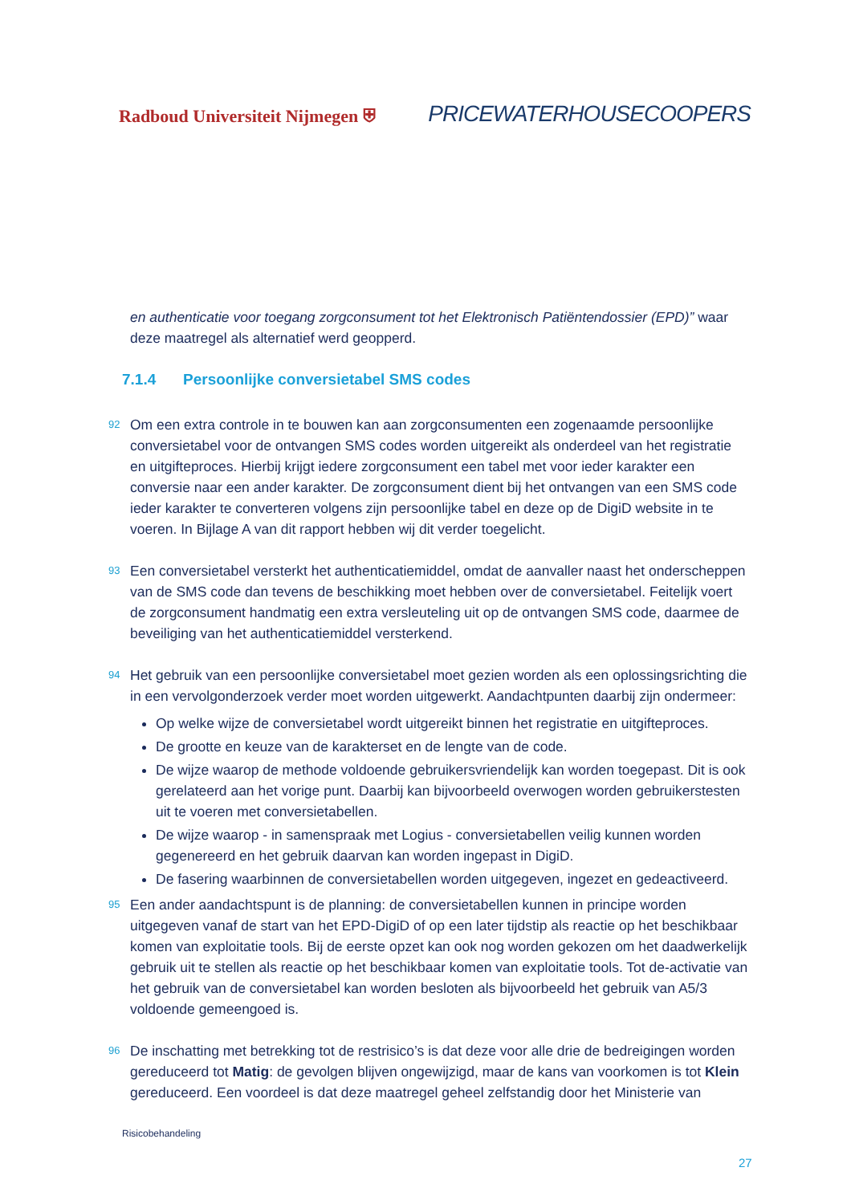Radboud Universiteit Nijmegen ⛨
PRICEWATERHOUSECOOPERS
en authenticatie voor toegang zorgconsument tot het Elektronisch Patiëntendossier (EPD)” waar deze maatregel als alternatief werd geopperd.
7.1.4 Persoonlijke conversietabel SMS codes
92 Om een extra controle in te bouwen kan aan zorgconsumenten een zogenaamde persoonlijke conversietabel voor de ontvangen SMS codes worden uitgereikt als onderdeel van het registratie en uitgifteproces. Hierbij krijgt iedere zorgconsument een tabel met voor ieder karakter een conversie naar een ander karakter. De zorgconsument dient bij het ontvangen van een SMS code ieder karakter te converteren volgens zijn persoonlijke tabel en deze op de DigiD website in te voeren. In Bijlage A van dit rapport hebben wij dit verder toegelicht.
93 Een conversietabel versterkt het authenticatiemiddel, omdat de aanvaller naast het onderscheppen van de SMS code dan tevens de beschikking moet hebben over de conversietabel. Feitelijk voert de zorgconsument handmatig een extra versleuteling uit op de ontvangen SMS code, daarmee de beveiliging van het authenticatiemiddel versterkend.
94 Het gebruik van een persoonlijke conversietabel moet gezien worden als een oplossingsrichting die in een vervolgonderzoek verder moet worden uitgewerkt. Aandachtpunten daarbij zijn ondermeer:
Op welke wijze de conversietabel wordt uitgereikt binnen het registratie en uitgifteproces.
De grootte en keuze van de karakterset en de lengte van de code.
De wijze waarop de methode voldoende gebruikersvriendelijk kan worden toegepast. Dit is ook gerelateerd aan het vorige punt. Daarbij kan bijvoorbeeld overwogen worden gebruikerstesten uit te voeren met conversietabellen.
De wijze waarop - in samenspraak met Logius - conversietabellen veilig kunnen worden gegenereerd en het gebruik daarvan kan worden ingepast in DigiD.
De fasering waarbinnen de conversietabellen worden uitgegeven, ingezet en gedeactiveerd.
95 Een ander aandachtspunt is de planning: de conversietabellen kunnen in principe worden uitgegeven vanaf de start van het EPD-DigiD of op een later tijdstip als reactie op het beschikbaar komen van exploitatie tools. Bij de eerste opzet kan ook nog worden gekozen om het daadwerkelijk gebruik uit te stellen als reactie op het beschikbaar komen van exploitatie tools. Tot de-activatie van het gebruik van de conversietabel kan worden besloten als bijvoorbeeld het gebruik van A5/3 voldoende gemeengoed is.
96 De inschatting met betrekking tot de restrisico’s is dat deze voor alle drie de bedreigingen worden gereduceerd tot Matig: de gevolgen blijven ongewijzigd, maar de kans van voorkomen is tot Klein gereduceerd. Een voordeel is dat deze maatregel geheel zelfstandig door het Ministerie van
Risicobehandeling
27